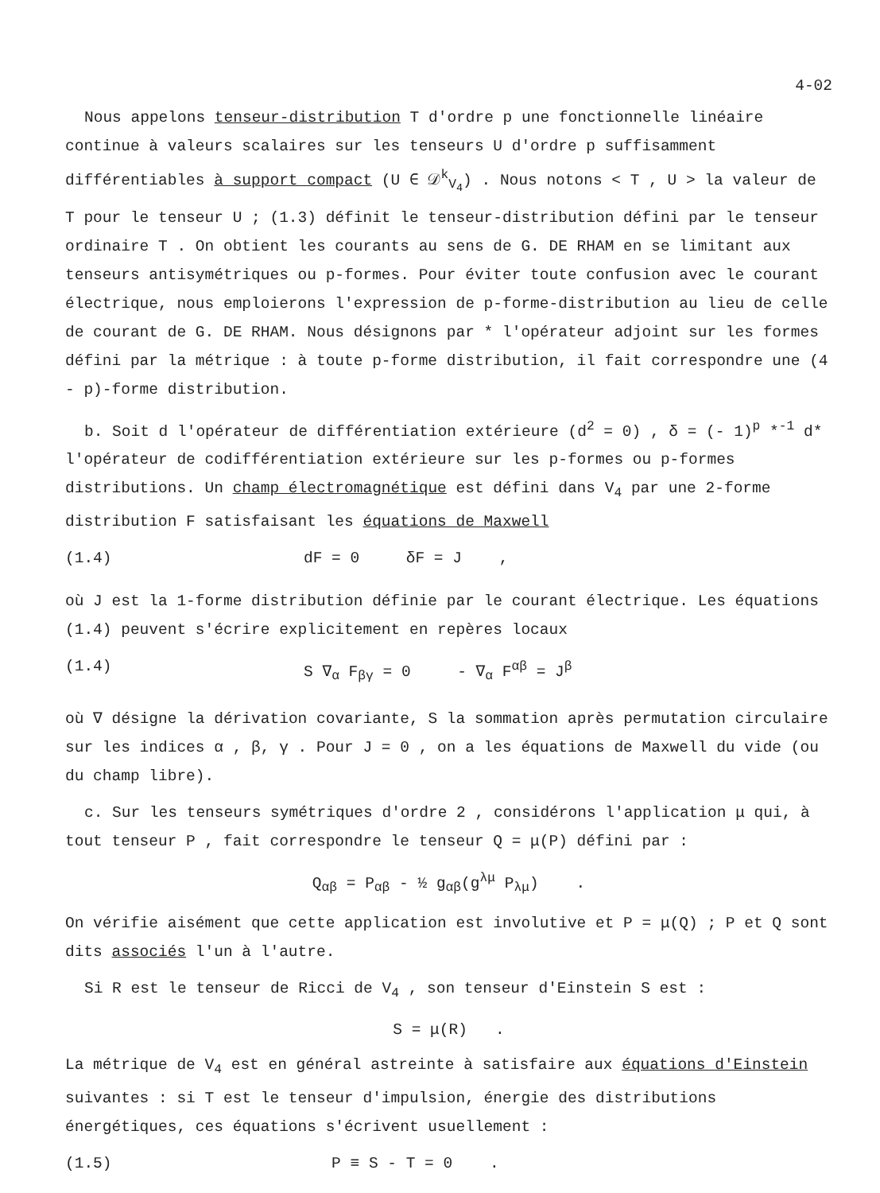4-02
Nous appelons tenseur-distribution T d'ordre p une fonctionnelle linéaire continue à valeurs scalaires sur les tenseurs U d'ordre p suffisamment différentiables à support compact (U ∈ 𝒟<sup>k</sup><sub>V<sub>4</sub></sub>) . Nous notons < T , U > la valeur de T pour le tenseur U ; (1.3) définit le tenseur-distribution défini par le tenseur ordinaire T . On obtient les courants au sens de G. DE RHAM en se limitant aux tenseurs antisymétriques ou p-formes. Pour éviter toute confusion avec le courant électrique, nous emploierons l'expression de p-forme-distribution au lieu de celle de courant de G. DE RHAM. Nous désignons par * l'opérateur adjoint sur les formes défini par la métrique : à toute p-forme distribution, il fait correspondre une (4 - p)-forme distribution.
b. Soit d l'opérateur de différentiation extérieure (d<sup>2</sup> = 0) , δ = (- 1)<sup>p</sup> *<sup>-1</sup> d* l'opérateur de codifférentiation extérieure sur les p-formes ou p-formes distributions. Un champ électromagnétique est défini dans V<sub>4</sub> par une 2-forme distribution F satisfaisant les équations de Maxwell
(1.4) dF = 0 δF = J ,
où J est la 1-forme distribution définie par le courant électrique. Les équations (1.4) peuvent s'écrire explicitement en repères locaux
(1.4) S ∇<sub>α</sub> F<sub>βγ</sub> = 0 - ∇<sub>α</sub> F<sup>αβ</sup> = J<sup>β</sup>
où ∇ désigne la dérivation covariante, S la sommation après permutation circulaire sur les indices α , β, γ . Pour J = 0 , on a les équations de Maxwell du vide (ou du champ libre).
c. Sur les tenseurs symétriques d'ordre 2 , considérons l'application μ qui, à tout tenseur P , fait correspondre le tenseur Q = μ(P) défini par :
Q<sub>αβ</sub> = P<sub>αβ</sub> - ½ g<sub>αβ</sub>(g<sup>λμ</sup> P<sub>λμ</sub>) .
On vérifie aisément que cette application est involutive et P = μ(Q) ; P et Q sont dits associés l'un à l'autre.
Si R est le tenseur de Ricci de V<sub>4</sub> , son tenseur d'Einstein S est :
S = μ(R) .
La métrique de V<sub>4</sub> est en général astreinte à satisfaire aux équations d'Einstein suivantes : si T est le tenseur d'impulsion, énergie des distributions énergétiques, ces équations s'écrivent usuellement :
(1.5) P ≡ S - T = 0 .